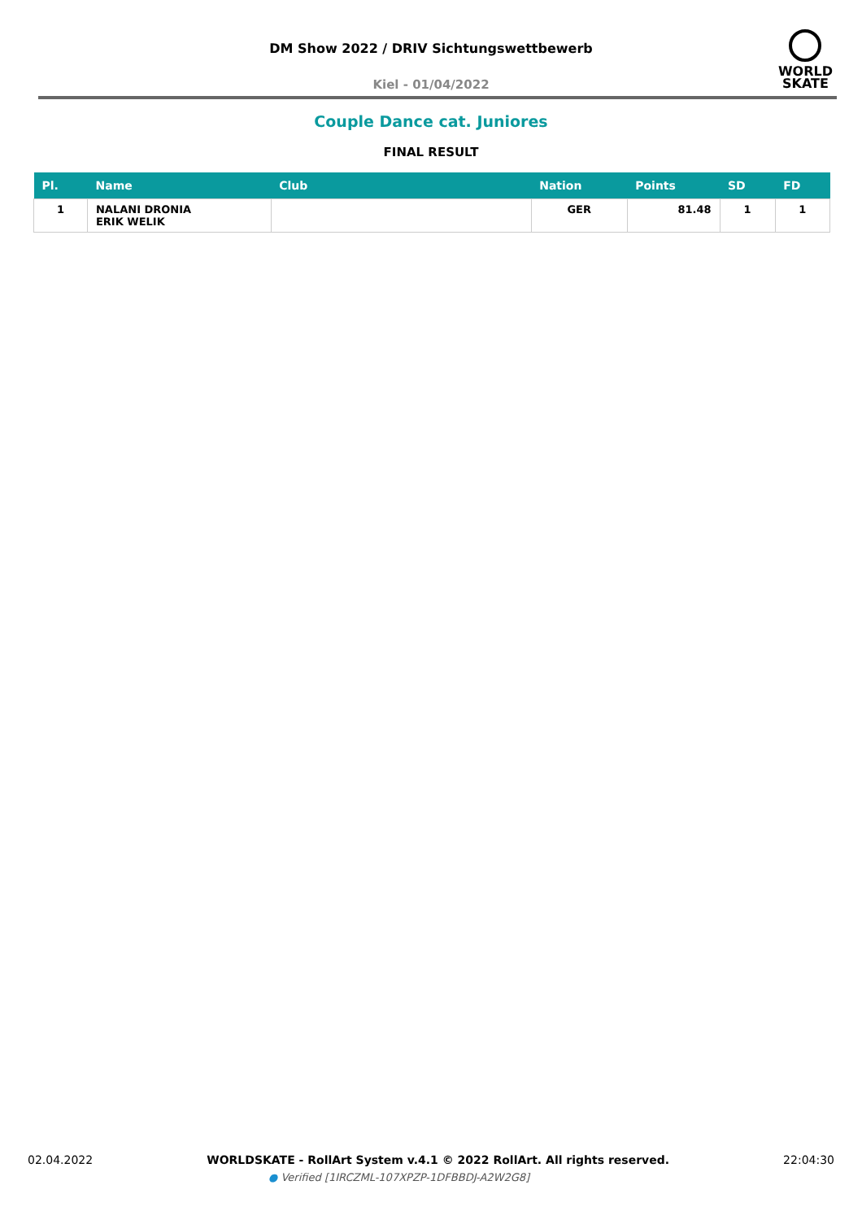DM Show 2022 / DRIV Sichtungswettbewerb
Kiel - 01/04/2022
WORLD
SKATE
Couple Dance cat. Juniores
FINAL RESULT
| Pl. | Name | Club | Nation | Points | SD | FD |
| --- | --- | --- | --- | --- | --- | --- |
| 1 | NALANI DRONIA ERIK WELIK | | GER | 81.48 | 1 | 1 |
02.04.2022 WORLDSKATE - RollArt System v.4.1 © 2022 RollArt. All rights reserved. 22:04:30
● Verified [1IRCZML-107XPZP-1DFBBDJ-A2W2G8]